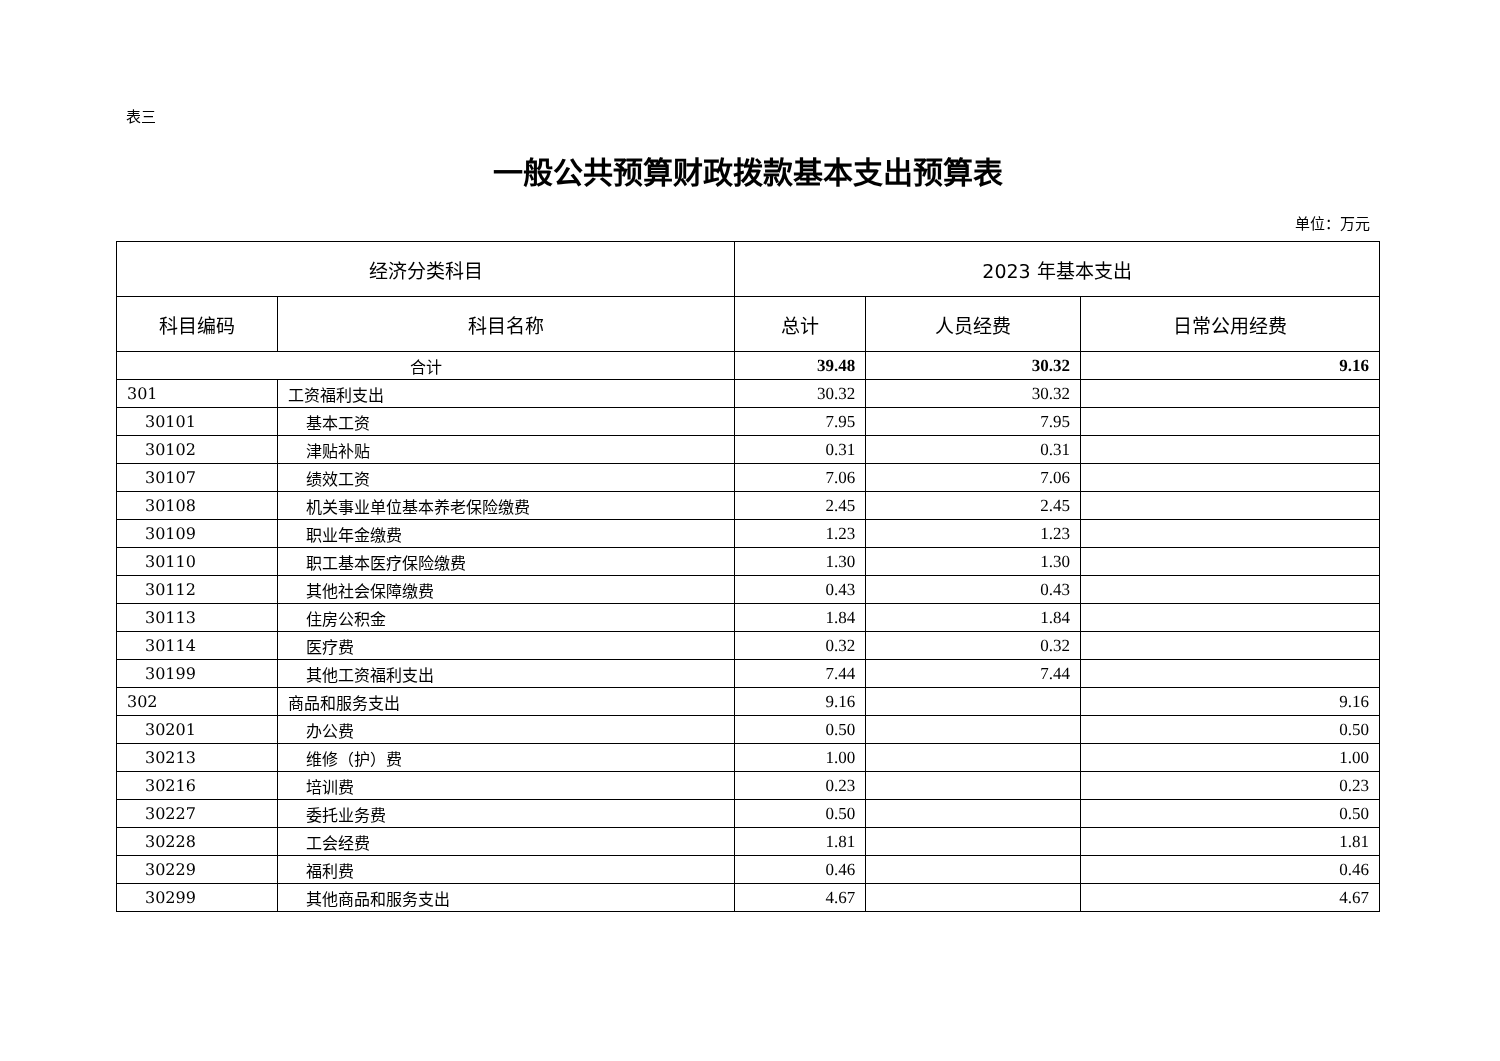表三
一般公共预算财政拨款基本支出预算表
单位：万元
| 经济分类科目 | | 2023 年基本支出 | | |
| --- | --- | --- | --- | --- |
| 科目编码 | 科目名称 | 总计 | 人员经费 | 日常公用经费 |
| 合计 | | 39.48 | 30.32 | 9.16 |
| 301 | 工资福利支出 | 30.32 | 30.32 | |
| 30101 | 基本工资 | 7.95 | 7.95 | |
| 30102 | 津贴补贴 | 0.31 | 0.31 | |
| 30107 | 绩效工资 | 7.06 | 7.06 | |
| 30108 | 机关事业单位基本养老保险缴费 | 2.45 | 2.45 | |
| 30109 | 职业年金缴费 | 1.23 | 1.23 | |
| 30110 | 职工基本医疗保险缴费 | 1.30 | 1.30 | |
| 30112 | 其他社会保障缴费 | 0.43 | 0.43 | |
| 30113 | 住房公积金 | 1.84 | 1.84 | |
| 30114 | 医疗费 | 0.32 | 0.32 | |
| 30199 | 其他工资福利支出 | 7.44 | 7.44 | |
| 302 | 商品和服务支出 | 9.16 | | 9.16 |
| 30201 | 办公费 | 0.50 | | 0.50 |
| 30213 | 维修（护）费 | 1.00 | | 1.00 |
| 30216 | 培训费 | 0.23 | | 0.23 |
| 30227 | 委托业务费 | 0.50 | | 0.50 |
| 30228 | 工会经费 | 1.81 | | 1.81 |
| 30229 | 福利费 | 0.46 | | 0.46 |
| 30299 | 其他商品和服务支出 | 4.67 | | 4.67 |